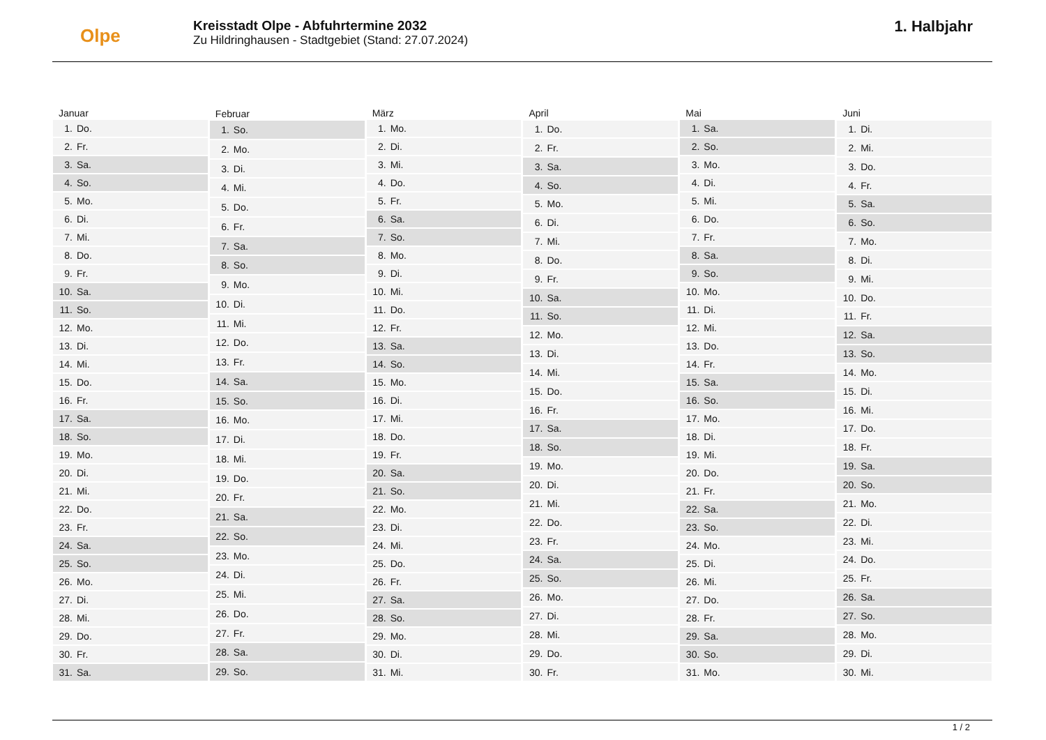Olpe
Kreisstadt Olpe - Abfuhrtermine 2032
Zu Hildringhausen - Stadtgebiet (Stand: 27.07.2024)
1. Halbjahr
| Januar | |
| --- | --- |
| 1. | Do. |
| 2. | Fr. |
| 3. | Sa. |
| 4. | So. |
| 5. | Mo. |
| 6. | Di. |
| 7. | Mi. |
| 8. | Do. |
| 9. | Fr. |
| 10. | Sa. |
| 11. | So. |
| 12. | Mo. |
| 13. | Di. |
| 14. | Mi. |
| 15. | Do. |
| 16. | Fr. |
| 17. | Sa. |
| 18. | So. |
| 19. | Mo. |
| 20. | Di. |
| 21. | Mi. |
| 22. | Do. |
| 23. | Fr. |
| 24. | Sa. |
| 25. | So. |
| 26. | Mo. |
| 27. | Di. |
| 28. | Mi. |
| 29. | Do. |
| 30. | Fr. |
| 31. | Sa. |
| Februar | |
| --- | --- |
| 1. | So. |
| 2. | Mo. |
| 3. | Di. |
| 4. | Mi. |
| 5. | Do. |
| 6. | Fr. |
| 7. | Sa. |
| 8. | So. |
| 9. | Mo. |
| 10. | Di. |
| 11. | Mi. |
| 12. | Do. |
| 13. | Fr. |
| 14. | Sa. |
| 15. | So. |
| 16. | Mo. |
| 17. | Di. |
| 18. | Mi. |
| 19. | Do. |
| 20. | Fr. |
| 21. | Sa. |
| 22. | So. |
| 23. | Mo. |
| 24. | Di. |
| 25. | Mi. |
| 26. | Do. |
| 27. | Fr. |
| 28. | Sa. |
| 29. | So. |
| März | |
| --- | --- |
| 1. | Mo. |
| 2. | Di. |
| 3. | Mi. |
| 4. | Do. |
| 5. | Fr. |
| 6. | Sa. |
| 7. | So. |
| 8. | Mo. |
| 9. | Di. |
| 10. | Mi. |
| 11. | Do. |
| 12. | Fr. |
| 13. | Sa. |
| 14. | So. |
| 15. | Mo. |
| 16. | Di. |
| 17. | Mi. |
| 18. | Do. |
| 19. | Fr. |
| 20. | Sa. |
| 21. | So. |
| 22. | Mo. |
| 23. | Di. |
| 24. | Mi. |
| 25. | Do. |
| 26. | Fr. |
| 27. | Sa. |
| 28. | So. |
| 29. | Mo. |
| 30. | Di. |
| 31. | Mi. |
| April | |
| --- | --- |
| 1. | Do. |
| 2. | Fr. |
| 3. | Sa. |
| 4. | So. |
| 5. | Mo. |
| 6. | Di. |
| 7. | Mi. |
| 8. | Do. |
| 9. | Fr. |
| 10. | Sa. |
| 11. | So. |
| 12. | Mo. |
| 13. | Di. |
| 14. | Mi. |
| 15. | Do. |
| 16. | Fr. |
| 17. | Sa. |
| 18. | So. |
| 19. | Mo. |
| 20. | Di. |
| 21. | Mi. |
| 22. | Do. |
| 23. | Fr. |
| 24. | Sa. |
| 25. | So. |
| 26. | Mo. |
| 27. | Di. |
| 28. | Mi. |
| 29. | Do. |
| 30. | Fr. |
| Mai | |
| --- | --- |
| 1. | Sa. |
| 2. | So. |
| 3. | Mo. |
| 4. | Di. |
| 5. | Mi. |
| 6. | Do. |
| 7. | Fr. |
| 8. | Sa. |
| 9. | So. |
| 10. | Mo. |
| 11. | Di. |
| 12. | Mi. |
| 13. | Do. |
| 14. | Fr. |
| 15. | Sa. |
| 16. | So. |
| 17. | Mo. |
| 18. | Di. |
| 19. | Mi. |
| 20. | Do. |
| 21. | Fr. |
| 22. | Sa. |
| 23. | So. |
| 24. | Mo. |
| 25. | Di. |
| 26. | Mi. |
| 27. | Do. |
| 28. | Fr. |
| 29. | Sa. |
| 30. | So. |
| 31. | Mo. |
| Juni | |
| --- | --- |
| 1. | Di. |
| 2. | Mi. |
| 3. | Do. |
| 4. | Fr. |
| 5. | Sa. |
| 6. | So. |
| 7. | Mo. |
| 8. | Di. |
| 9. | Mi. |
| 10. | Do. |
| 11. | Fr. |
| 12. | Sa. |
| 13. | So. |
| 14. | Mo. |
| 15. | Di. |
| 16. | Mi. |
| 17. | Do. |
| 18. | Fr. |
| 19. | Sa. |
| 20. | So. |
| 21. | Mo. |
| 22. | Di. |
| 23. | Mi. |
| 24. | Do. |
| 25. | Fr. |
| 26. | Sa. |
| 27. | So. |
| 28. | Mo. |
| 29. | Di. |
| 30. | Mi. |
1 / 2